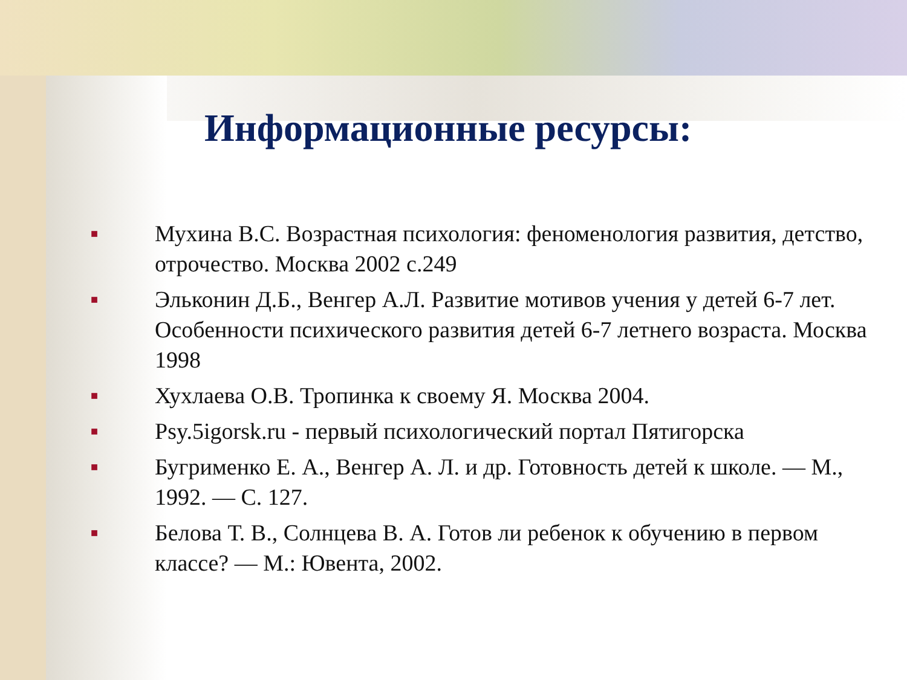Информационные ресурсы:
■ Мухина В.С. Возрастная психология: феноменология развития, детство, отрочество. Москва 2002 с.249
■ Эльконин Д.Б., Венгер А.Л. Развитие мотивов учения у детей 6-7 лет. Особенности психического развития детей 6-7 летнего возраста. Москва 1998
■ Хухлаева О.В. Тропинка к своему Я. Москва 2004.
■ Psy.5igorsk.ru - первый психологический портал Пятигорска
■ Бугрименко Е. А., Венгер А. Л. и др. Готовность детей к школе. — М., 1992. — С. 127.
■ Белова Т. В., Солнцева В. А. Готов ли ребенок к обучению в первом классе? — М.: Ювента, 2002.